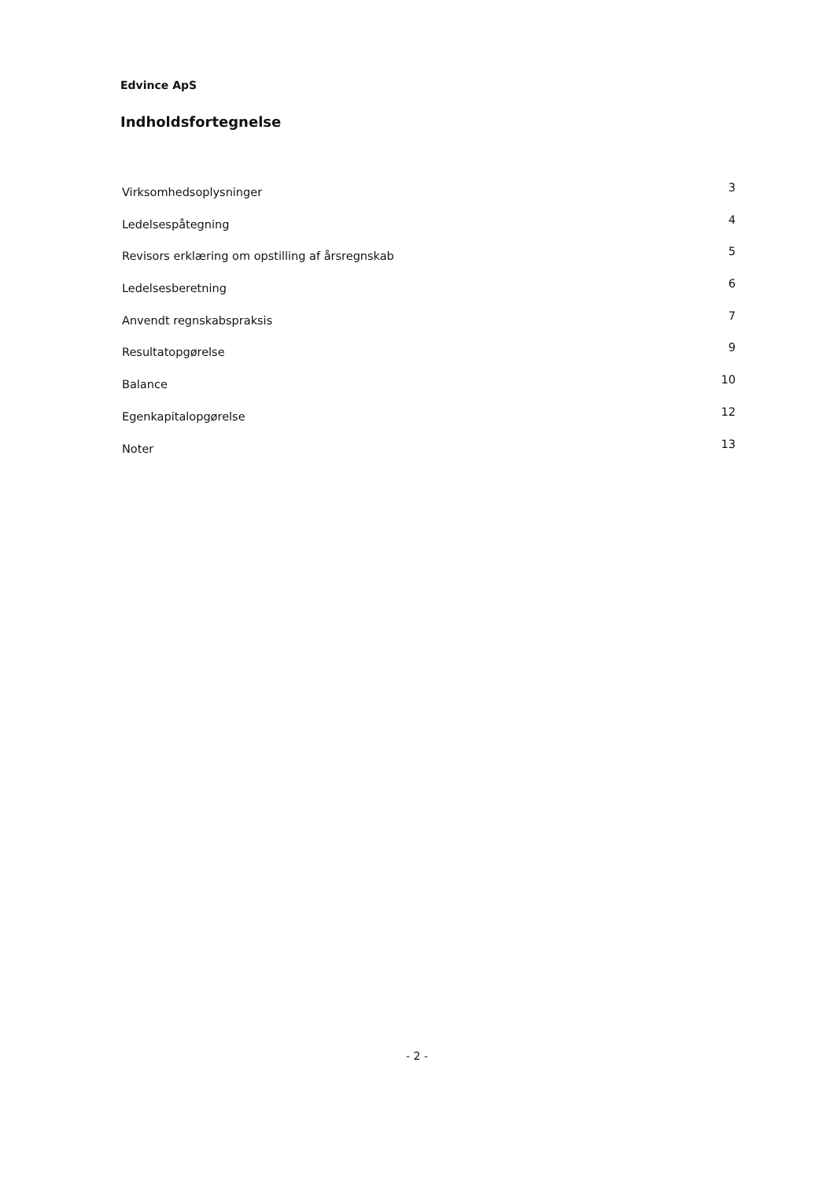Edvince ApS
Indholdsfortegnelse
Virksomhedsoplysninger 3
Ledelsespåtegning 4
Revisors erklæring om opstilling af årsregnskab 5
Ledelsesberetning 6
Anvendt regnskabspraksis 7
Resultatopgørelse 9
Balance 10
Egenkapitalopgørelse 12
Noter 13
- 2 -